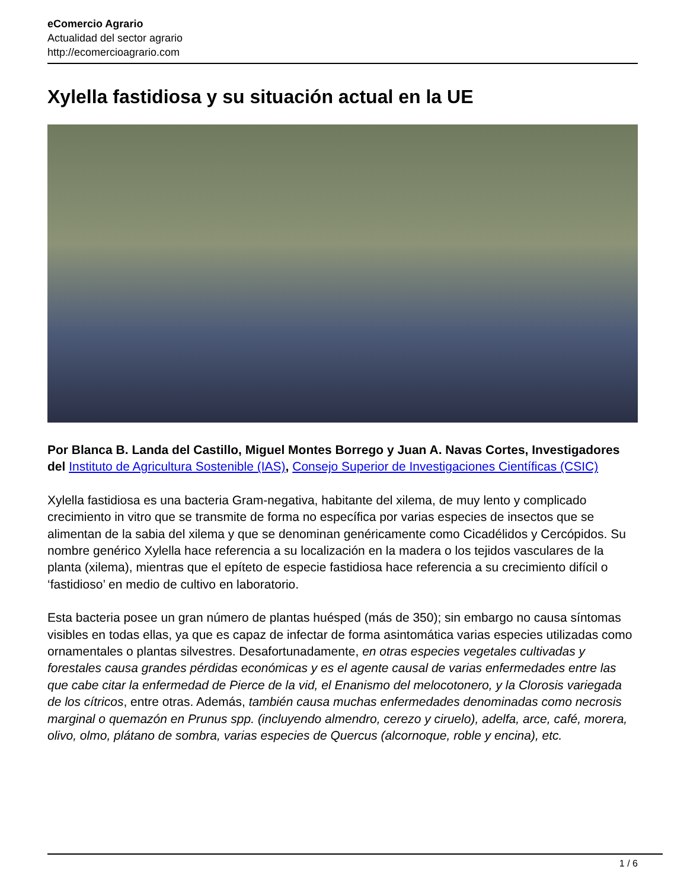eComercio Agrario
Actualidad del sector agrario
http://ecomercioagrario.com
Xylella fastidiosa y su situación actual en la UE
Por Blanca B. Landa del Castillo, Miguel Montes Borrego y Juan A. Navas Cortes, Investigadores del Instituto de Agricultura Sostenible (IAS), Consejo Superior de Investigaciones Científicas (CSIC)
Xylella fastidiosa es una bacteria Gram-negativa, habitante del xilema, de muy lento y complicado crecimiento in vitro que se transmite de forma no específica por varias especies de insectos que se alimentan de la sabia del xilema y que se denominan genéricamente como Cicadélidos y Cercópidos. Su nombre genérico Xylella hace referencia a su localización en la madera o los tejidos vasculares de la planta (xilema), mientras que el epíteto de especie fastidiosa hace referencia a su crecimiento difícil o ‘fastidioso’ en medio de cultivo en laboratorio.
Esta bacteria posee un gran número de plantas huésped (más de 350); sin embargo no causa síntomas visibles en todas ellas, ya que es capaz de infectar de forma asintomática varias especies utilizadas como ornamentales o plantas silvestres. Desafortunadamente, en otras especies vegetales cultivadas y forestales causa grandes pérdidas económicas y es el agente causal de varias enfermedades entre las que cabe citar la enfermedad de Pierce de la vid, el Enanismo del melocotonero, y la Clorosis variegada de los cítricos, entre otras. Además, también causa muchas enfermedades denominadas como necrosis marginal o quemazón en Prunus spp. (incluyendo almendro, cerezo y ciruelo), adelfa, arce, café, morera, olivo, olmo, plátano de sombra, varias especies de Quercus (alcornoque, roble y encina), etc.
1 / 6